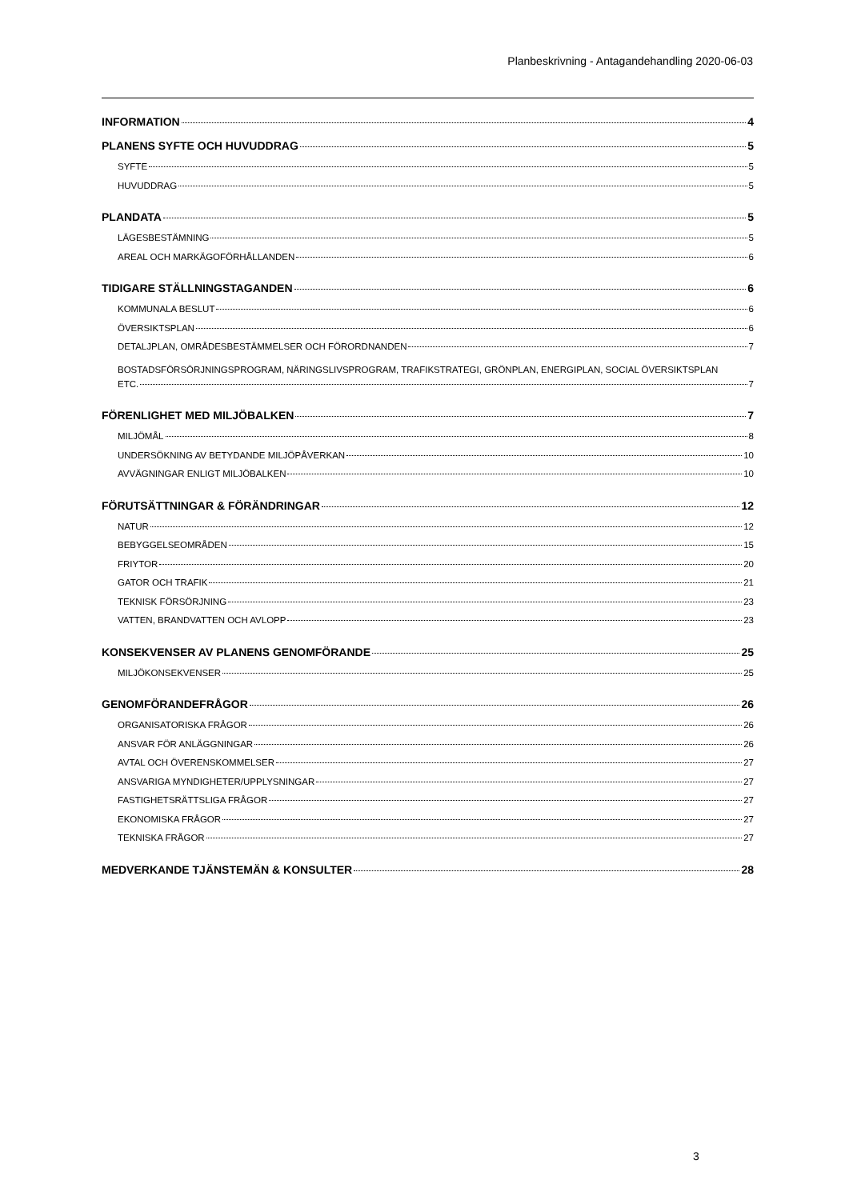Planbeskrivning - Antagandehandling 2020-06-03
INFORMATION 4
PLANENS SYFTE OCH HUVUDDRAG 5
SYFTE 5
HUVUDDRAG 5
PLANDATA 5
LÄGESBESTÄMNING 5
AREAL OCH MARKÄGOFÖRHÅLLANDEN 6
TIDIGARE STÄLLNINGSTAGANDEN 6
KOMMUNALA BESLUT 6
ÖVERSIKTSPLAN 6
DETALJPLAN, OMRÅDESBESTÄMMELSER OCH FÖRORDNANDEN 7
BOSTADSFÖRSÖRJNINGSPROGRAM, NÄRINGSLIVSPROGRAM, TRAFIKSTRATEGI, GRÖNPLAN, ENERGIPLAN, SOCIAL ÖVERSIKTSPLAN
ETC. 7
FÖRENLIGHET MED MILJÖBALKEN 7
MILJÖMÅL 8
UNDERSÖKNING AV BETYDANDE MILJÖPÅVERKAN 10
AVVÄGNINGAR ENLIGT MILJÖBALKEN 10
FÖRUTSÄTTNINGAR & FÖRÄNDRINGAR 12
NATUR 12
BEBYGGELSEOMRÅDEN 15
FRIYTOR 20
GATOR OCH TRAFIK 21
TEKNISK FÖRSÖRJNING 23
VATTEN, BRANDVATTEN OCH AVLOPP 23
KONSEKVENSER AV PLANENS GENOMFÖRANDE 25
MILJÖKONSEKVENSER 25
GENOMFÖRANDEFRÅGOR 26
ORGANISATORISKA FRÅGOR 26
ANSVAR FÖR ANLÄGGNINGAR 26
AVTAL OCH ÖVERENSKOMMELSER 27
ANSVARIGA MYNDIGHETER/UPPLYSNINGAR 27
FASTIGHETSRÄTTSLIGA FRÅGOR 27
EKONOMISKA FRÅGOR 27
TEKNISKA FRÅGOR 27
MEDVERKANDE TJÄNSTEMÄN & KONSULTER 28
3